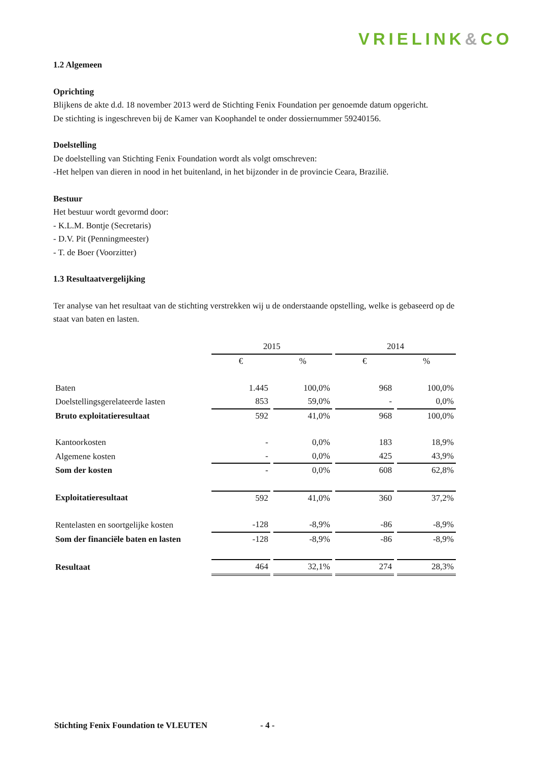VRIELINK&CO
1.2 Algemeen
Oprichting
Blijkens de akte d.d. 18 november 2013 werd de Stichting Fenix Foundation per genoemde datum opgericht.
De stichting is ingeschreven bij de Kamer van Koophandel te onder dossiernummer 59240156.
Doelstelling
De doelstelling van Stichting Fenix Foundation wordt als volgt omschreven:
-Het helpen van dieren in nood in het buitenland, in het bijzonder in de provincie Ceara, Brazilië.
Bestuur
Het bestuur wordt gevormd door:
- K.L.M. Bontje (Secretaris)
- D.V. Pit (Penningmeester)
- T. de Boer (Voorzitter)
1.3 Resultaatvergelijking
Ter analyse van het resultaat van de stichting verstrekken wij u de onderstaande opstelling, welke is gebaseerd op de staat van baten en lasten.
| | 2015 | | 2014 | |
| | € | % | € | % |
| Baten | 1.445 | 100,0% | 968 | 100,0% |
| Doelstellingsgerelateerde lasten | 853 | 59,0% | - | 0,0% |
| Bruto exploitatieresultaat | 592 | 41,0% | 968 | 100,0% |
| Kantoorkosten | - | 0,0% | 183 | 18,9% |
| Algemene kosten | - | 0,0% | 425 | 43,9% |
| Som der kosten | - | 0,0% | 608 | 62,8% |
| Exploitatieresultaat | 592 | 41,0% | 360 | 37,2% |
| Rentelasten en soortgelijke kosten | -128 | -8,9% | -86 | -8,9% |
| Som der financiële baten en lasten | -128 | -8,9% | -86 | -8,9% |
| Resultaat | 464 | 32,1% | 274 | 28,3% |
Stichting Fenix Foundation te VLEUTEN - 4 -